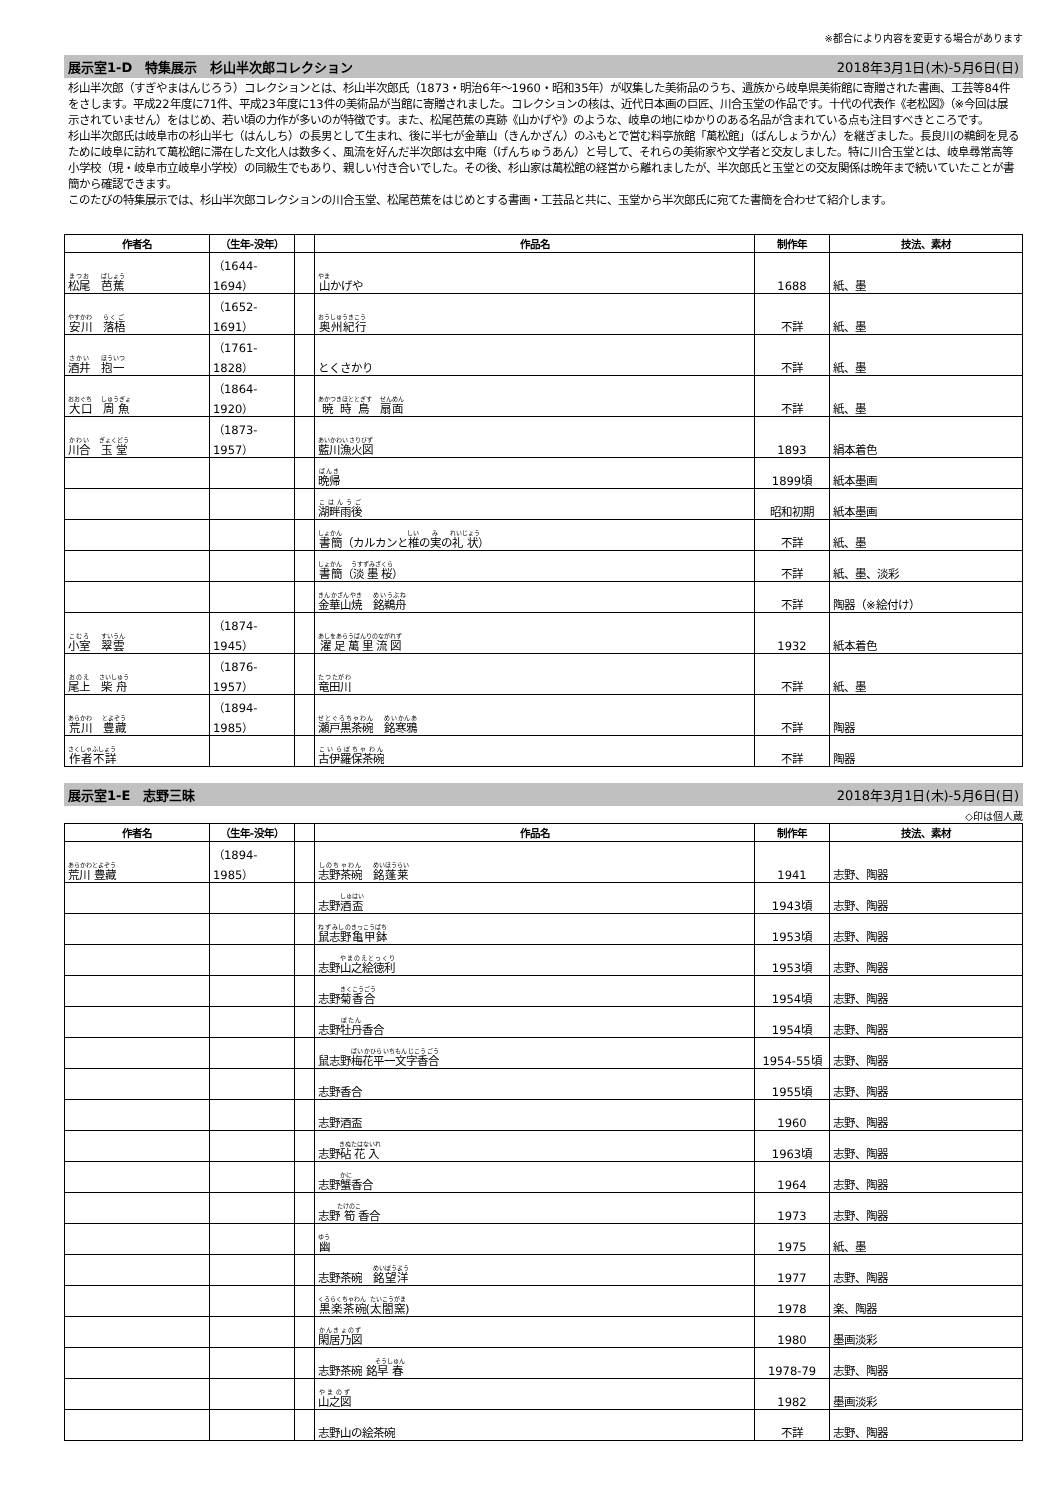※都合により内容を変更する場合があります
展示室1-D　特集展示　杉山半次郎コレクション 2018年3月1日(木)-5月6日(日)
杉山半次郎（すぎやまはんじろう）コレクションとは、杉山半次郎氏（1873・明治6年～1960・昭和35年）が収集した美術品のうち、遺族から岐阜県美術館に寄贈された書画、工芸等84件をさします。平成22年度に71件、平成23年度に13件の美術品が当館に寄贈されました。コレクションの核は、近代日本画の巨匠、川合玉堂の作品です。十代の代表作《老松図》（※今回は展示されていません）をはじめ、若い頃の力作が多いのが特徴です。また、松尾芭蕉の真跡《山かげや》のような、岐阜の地にゆかりのある名品が含まれている点も注目すべきところです。
杉山半次郎氏は岐阜市の杉山半七（はんしち）の長男として生まれ、後に半七が金華山（きんかざん）のふもとで営む料亭旅館「萬松館」（ばんしょうかん）を継ぎました。長良川の鵜飼を見るために岐阜に訪れて萬松館に滞在した文化人は数多く、風流を好んだ半次郎は玄中庵（げんちゅうあん）と号して、それらの美術家や文学者と交友しました。特に川合玉堂とは、岐阜尋常高等小学校（現・岐阜市立岐阜小学校）の同級生でもあり、親しい付き合いでした。その後、杉山家は萬松館の経営から離れましたが、半次郎氏と玉堂との交友関係は晩年まで続いていたことが書簡から確認できます。
このたびの特集展示では、杉山半次郎コレクションの川合玉堂、松尾芭蕉をはじめとする書画・工芸品と共に、玉堂から半次郎氏に宛てた書簡を合わせて紹介します。
| 作者名 | （生年-没年） | | 作品名 | 制作年 | 技法、素材 |
| --- | --- | --- | --- | --- | --- |
| 松尾 芭蕉 | （1644-1694） | | 山 かげや | 1688 | 紙、墨 |
| 安川 落梧 | （1652-1691） | | 奥州紀行 | 不詳 | 紙、墨 |
| 酒井 抱一 | （1761-1828） | | とくさかり | 不詳 | 紙、墨 |
| 大口 周魚 | （1864-1920） | | 暁時鳥 扇面 | 不詳 | 紙、墨 |
| 川合 玉堂 | （1873-1957） | | 藍川漁火図 | 1893 | 絹本着色 |
| | | | 晩帰 | 1899頃 | 紙本墨画 |
| | | | 湖畔雨後 | 昭和初期 | 紙本墨画 |
| | | | 書簡 （カルカンと 椎 の 実 の 礼状 ） | 不詳 | 紙、墨 |
| | | | 書簡 （ 淡墨桜 ） | 不詳 | 紙、墨、淡彩 |
| | | | 金華山焼 銘鵜舟 | 不詳 | 陶器（※絵付け） |
| 小室 翠雲 | （1874-1945） | | 濯足萬里流図 | 1932 | 紙本着色 |
| 尾上 柴舟 | （1876-1957） | | 竜田川 | 不詳 | 紙、墨 |
| 荒川 豊藏 | （1894-1985） | | 瀬戸黒茶碗 銘寒鴉 | 不詳 | 陶器 |
| 作者不詳 | | | 古伊羅保茶碗 | 不詳 | 陶器 |
展示室1-E　志野三昧 2018年3月1日(木)-5月6日(日)
◇印は個人蔵
| 作者名 | （生年-没年） | | 作品名 | 制作年 | 技法、素材 |
| --- | --- | --- | --- | --- | --- |
| 荒川 豊藏 | （1894-1985） | | 志野茶碗 銘蓬莱 | 1941 | 志野、陶器 |
| | | | 志野 酒盃 | 1943頃 | 志野、陶器 |
| | | | 鼠志野 亀甲鉢 | 1953頃 | 志野、陶器 |
| | | | 志野 山之絵徳利 | 1953頃 | 志野、陶器 |
| | | | 志野 菊香合 | 1954頃 | 志野、陶器 |
| | | | 志野 牡丹 香合 | 1954頃 | 志野、陶器 |
| | | | 鼠志野 梅花平一文字香合 | 1954-55頃 | 志野、陶器 |
| | | | 志野香合 | 1955頃 | 志野、陶器 |
| | | | 志野酒盃 | 1960 | 志野、陶器 |
| | | | 志野 砧花入 | 1963頃 | 志野、陶器 |
| | | | 志野 蟹 香合 | 1964 | 志野、陶器 |
| | | | 志野 筍 香合 | 1973 | 志野、陶器 |
| | | | 幽 | 1975 | 紙、墨 |
| | | | 志野茶碗 銘望洋 | 1977 | 志野、陶器 |
| | | | 黒楽茶碗 ( 太閤窯 ) | 1978 | 楽、陶器 |
| | | | 閑居乃図 | 1980 | 墨画淡彩 |
| | | | 志野茶碗 銘 早春 | 1978-79 | 志野、陶器 |
| | | | 山之図 | 1982 | 墨画淡彩 |
| | | | 志野山の絵茶碗 | 不詳 | 志野、陶器 |